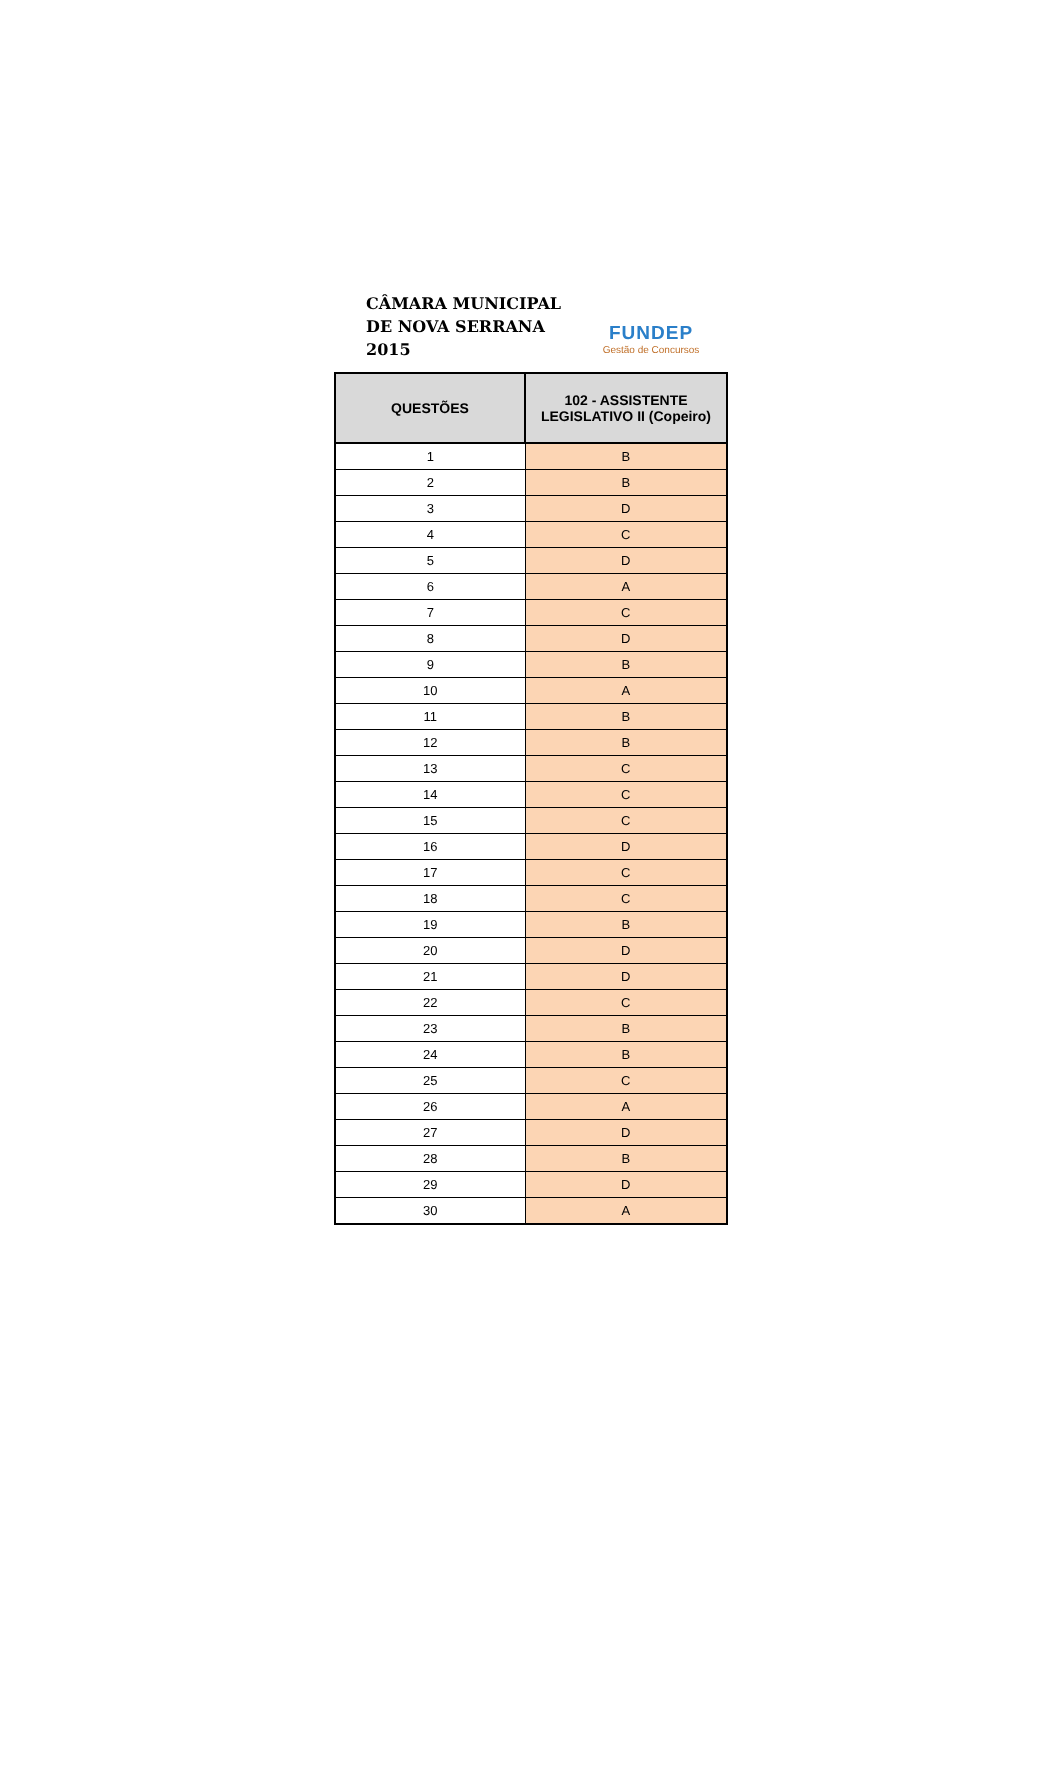CÂMARA MUNICIPAL
DE NOVA SERRANA
2015
FUNDEP
Gestão de Concursos
| QUESTÕES | 102 - ASSISTENTE LEGISLATIVO II (Copeiro) |
| --- | --- |
| 1 | B |
| 2 | B |
| 3 | D |
| 4 | C |
| 5 | D |
| 6 | A |
| 7 | C |
| 8 | D |
| 9 | B |
| 10 | A |
| 11 | B |
| 12 | B |
| 13 | C |
| 14 | C |
| 15 | C |
| 16 | D |
| 17 | C |
| 18 | C |
| 19 | B |
| 20 | D |
| 21 | D |
| 22 | C |
| 23 | B |
| 24 | B |
| 25 | C |
| 26 | A |
| 27 | D |
| 28 | B |
| 29 | D |
| 30 | A |